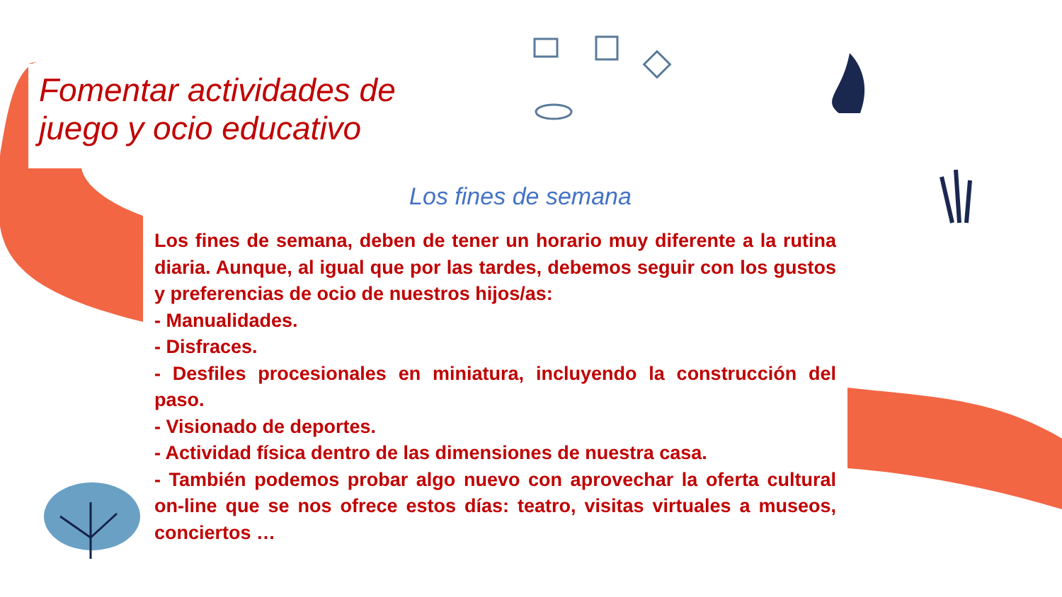Fomentar actividades de
juego y ocio educativo
Los fines de semana
Los fines de semana, deben de tener un horario muy diferente a la rutina diaria. Aunque, al igual que por las tardes, debemos seguir con los gustos y preferencias de ocio de nuestros hijos/as:
- Manualidades.
- Disfraces.
- Desfiles procesionales en miniatura, incluyendo la construcción del paso.
- Visionado de deportes.
- Actividad física dentro de las dimensiones de nuestra casa.
- También podemos probar algo nuevo con aprovechar la oferta cultural on-line que se nos ofrece estos días: teatro, visitas virtuales a museos, conciertos …